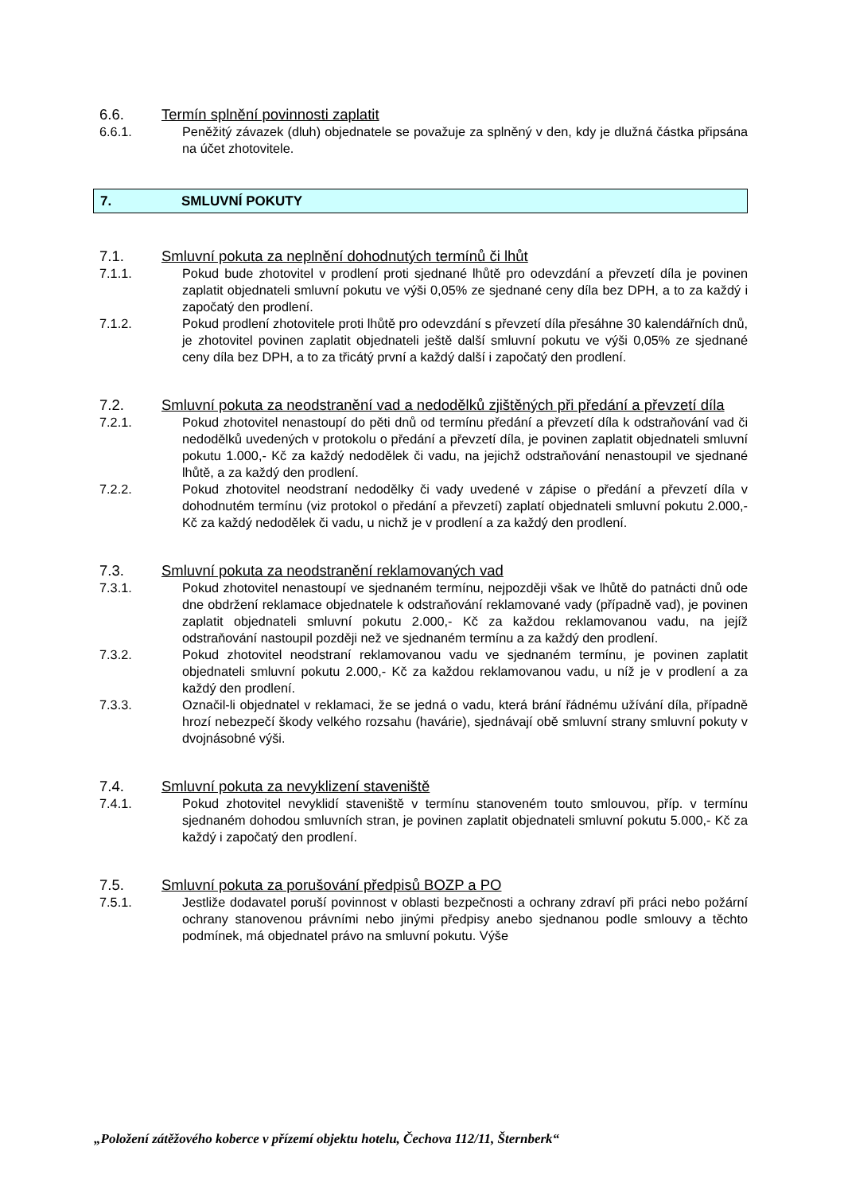6.6. Termín splnění povinnosti zaplatit
6.6.1. Peněžitý závazek (dluh) objednatele se považuje za splněný v den, kdy je dlužná částka připsána na účet zhotovitele.
7. SMLUVNÍ POKUTY
7.1. Smluvní pokuta za neplnění dohodnutých termínů či lhůt
7.1.1. Pokud bude zhotovitel v prodlení proti sjednané lhůtě pro odevzdání a převzetí díla je povinen zaplatit objednateli smluvní pokutu ve výši 0,05% ze sjednané ceny díla bez DPH, a to za každý i započatý den prodlení.
7.1.2. Pokud prodlení zhotovitele proti lhůtě pro odevzdání s převzetí díla přesáhne 30 kalendářních dnů, je zhotovitel povinen zaplatit objednateli ještě další smluvní pokutu ve výši 0,05% ze sjednané ceny díla bez DPH, a to za třicátý první a každý další i započatý den prodlení.
7.2. Smluvní pokuta za neodstranění vad a nedodělků zjištěných při předání a převzetí díla
7.2.1. Pokud zhotovitel nenastoupí do pěti dnů od termínu předání a převzetí díla k odstraňování vad či nedodělků uvedených v protokolu o předání a převzetí díla, je povinen zaplatit objednateli smluvní pokutu 1.000,- Kč za každý nedodělek či vadu, na jejichž odstraňování nenastoupil ve sjednané lhůtě, a za každý den prodlení.
7.2.2. Pokud zhotovitel neodstraní nedodělky či vady uvedené v zápise o předání a převzetí díla v dohodnutém termínu (viz protokol o předání a převzetí) zaplatí objednateli smluvní pokutu 2.000,- Kč za každý nedodělek či vadu, u nichž je v prodlení a za každý den prodlení.
7.3. Smluvní pokuta za neodstranění reklamovaných vad
7.3.1. Pokud zhotovitel nenastoupí ve sjednaném termínu, nejpozději však ve lhůtě do patnácti dnů ode dne obdržení reklamace objednatele k odstraňování reklamované vady (případně vad), je povinen zaplatit objednateli smluvní pokutu 2.000,- Kč za každou reklamovanou vadu, na jejíž odstraňování nastoupil později než ve sjednaném termínu a za každý den prodlení.
7.3.2. Pokud zhotovitel neodstraní reklamovanou vadu ve sjednaném termínu, je povinen zaplatit objednateli smluvní pokutu 2.000,- Kč za každou reklamovanou vadu, u níž je v prodlení a za každý den prodlení.
7.3.3. Označil-li objednatel v reklamaci, že se jedná o vadu, která brání řádnému užívání díla, případně hrozí nebezpečí škody velkého rozsahu (havárie), sjednávají obě smluvní strany smluvní pokuty v dvojnásobné výši.
7.4. Smluvní pokuta za nevyklizení staveniště
7.4.1. Pokud zhotovitel nevyklidí staveniště v termínu stanoveném touto smlouvou, příp. v termínu sjednaném dohodou smluvních stran, je povinen zaplatit objednateli smluvní pokutu 5.000,- Kč za každý i započatý den prodlení.
7.5. Smluvní pokuta za porušování předpisů BOZP a PO
7.5.1. Jestliže dodavatel poruší povinnost v oblasti bezpečnosti a ochrany zdraví při práci nebo požární ochrany stanovenou právními nebo jinými předpisy anebo sjednanou podle smlouvy a těchto podmínek, má objednatel právo na smluvní pokutu. Výše
„Položení zátěžového koberce v přízemí objektu hotelu, Čechova 112/11, Šternberk“